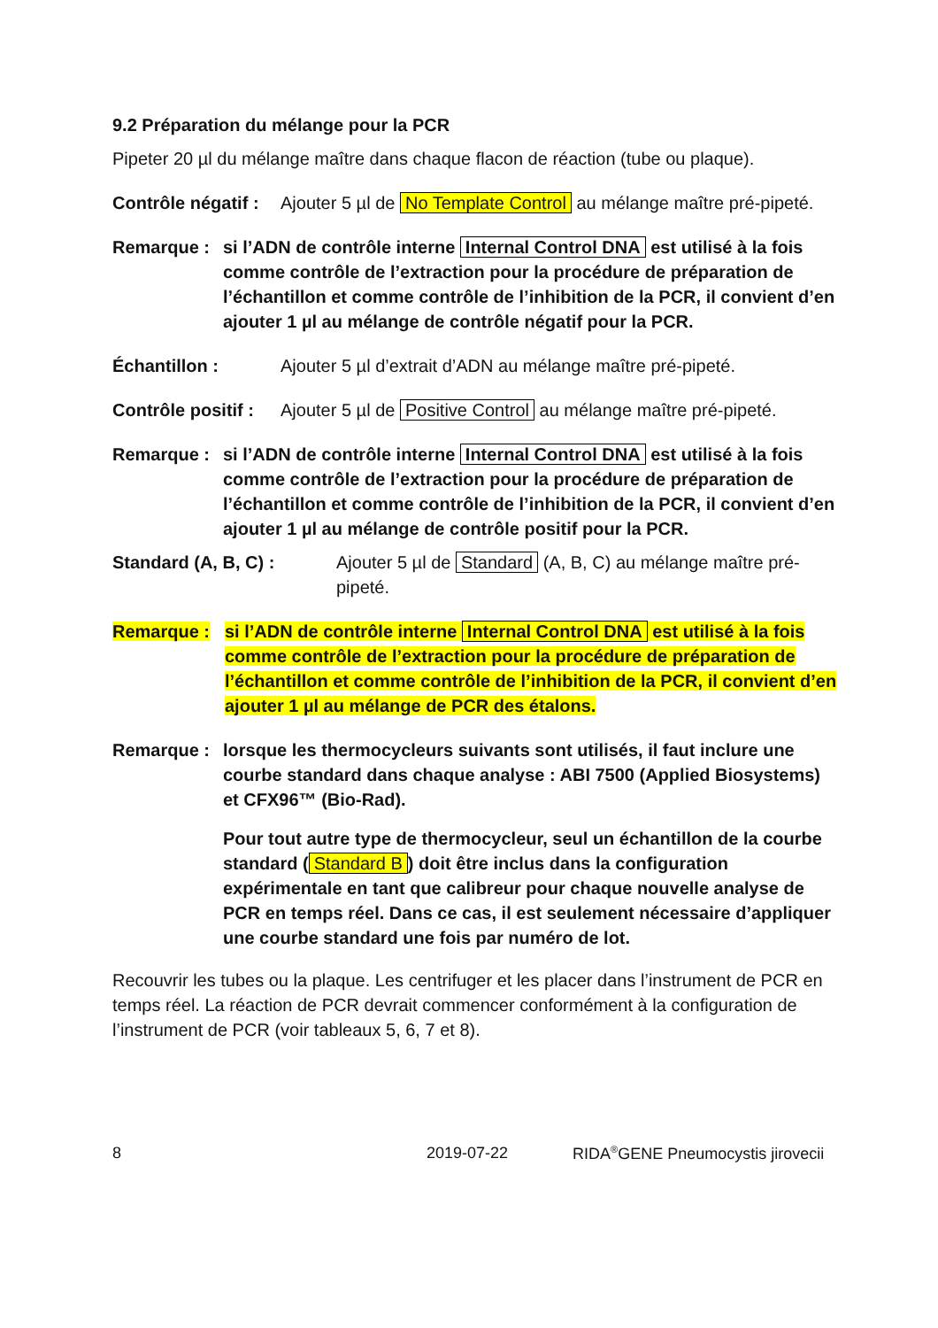9.2 Préparation du mélange pour la PCR
Pipeter 20 µl du mélange maître dans chaque flacon de réaction (tube ou plaque).
Contrôle négatif :
Ajouter 5 µl de No Template Control au mélange maître pré-pipeté.
Remarque : si l’ADN de contrôle interne Internal Control DNA est utilisé à la fois comme contrôle de l’extraction pour la procédure de préparation de l’échantillon et comme contrôle de l’inhibition de la PCR, il convient d’en ajouter 1 µl au mélange de contrôle négatif pour la PCR.
Échantillon : Ajouter 5 µl d’extrait d’ADN au mélange maître pré-pipeté.
Contrôle positif :
Ajouter 5 µl de Positive Control au mélange maître pré-pipeté.
Remarque : si l’ADN de contrôle interne Internal Control DNA est utilisé à la fois comme contrôle de l’extraction pour la procédure de préparation de l’échantillon et comme contrôle de l’inhibition de la PCR, il convient d’en ajouter 1 µl au mélange de contrôle positif pour la PCR.
Standard (A, B, C) : Ajouter 5 µl de Standard (A, B, C) au mélange maître pré-pipeté.
Remarque : si l’ADN de contrôle interne Internal Control DNA est utilisé à la fois comme contrôle de l’extraction pour la procédure de préparation de l’échantillon et comme contrôle de l’inhibition de la PCR, il convient d’en ajouter 1 µl au mélange de PCR des étalons.
Remarque : lorsque les thermocycleurs suivants sont utilisés, il faut inclure une courbe standard dans chaque analyse : ABI 7500 (Applied Biosystems) et CFX96™ (Bio-Rad).
Pour tout autre type de thermocycleur, seul un échantillon de la courbe standard (Standard B) doit être inclus dans la configuration expérimentale en tant que calibreur pour chaque nouvelle analyse de PCR en temps réel. Dans ce cas, il est seulement nécessaire d’appliquer une courbe standard une fois par numéro de lot.
Recouvrir les tubes ou la plaque. Les centrifuger et les placer dans l’instrument de PCR en temps réel. La réaction de PCR devrait commencer conformément à la configuration de l’instrument de PCR (voir tableaux 5, 6, 7 et 8).
8 2019-07-22 RIDA<sup>®</sup>GENE Pneumocystis jirovecii